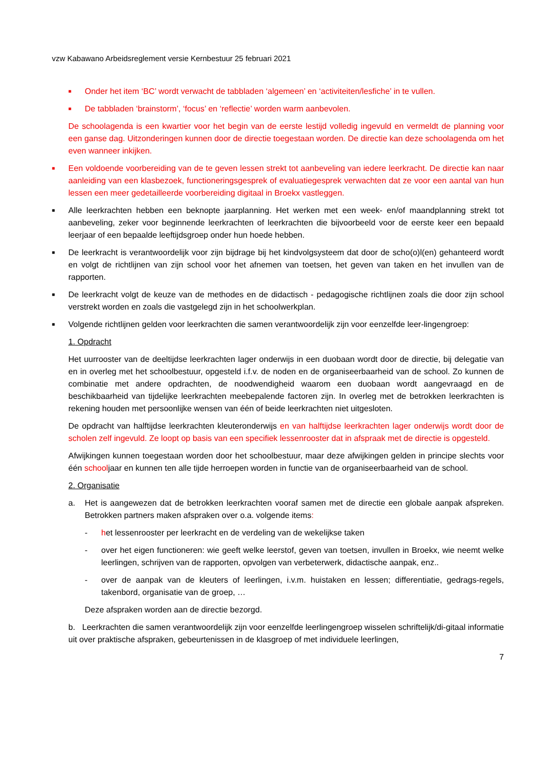vzw Kabawano Arbeidsreglement versie Kernbestuur 25 februari 2021
■ Onder het item ‘BC’ wordt verwacht de tabbladen ‘algemeen’ en ‘activiteiten/lesfiche’ in te vullen.
■ De tabbladen ‘brainstorm’, ‘focus’ en ‘reflectie’ worden warm aanbevolen.
De schoolagenda is een kwartier voor het begin van de eerste lestijd volledig ingevuld en vermeldt de planning voor een ganse dag. Uitzonderingen kunnen door de directie toegestaan worden. De directie kan deze schoolagenda om het even wanneer inkijken.
■ Een voldoende voorbereiding van de te geven lessen strekt tot aanbeveling van iedere leerkracht. De directie kan naar aanleiding van een klasbezoek, functioneringsgesprek of evaluatiegesprek verwachten dat ze voor een aantal van hun lessen een meer gedetailleerde voorbereiding digitaal in Broekx vastleggen.
■ Alle leerkrachten hebben een beknopte jaarplanning. Het werken met een week- en/of maandplanning strekt tot aanbeveling, zeker voor beginnende leerkrachten of leerkrachten die bijvoorbeeld voor de eerste keer een bepaald leerjaar of een bepaalde leeftijdsgroep onder hun hoede hebben.
■ De leerkracht is verantwoordelijk voor zijn bijdrage bij het kindvolgsysteem dat door de scho(o)l(en) gehanteerd wordt en volgt de richtlijnen van zijn school voor het afnemen van toetsen, het geven van taken en het invullen van de rapporten.
■ De leerkracht volgt de keuze van de methodes en de didactisch - pedagogische richtlijnen zoals die door zijn school verstrekt worden en zoals die vastgelegd zijn in het schoolwerkplan.
■ Volgende richtlijnen gelden voor leerkrachten die samen verantwoordelijk zijn voor eenzelfde leer-lingengroep:
1. Opdracht
Het uurrooster van de deeltijdse leerkrachten lager onderwijs in een duobaan wordt door de directie, bij delegatie van en in overleg met het schoolbestuur, opgesteld i.f.v. de noden en de organiseerbaarheid van de school. Zo kunnen de combinatie met andere opdrachten, de noodwendigheid waarom een duobaan wordt aangevraagd en de beschikbaarheid van tijdelijke leerkrachten meebepalende factoren zijn. In overleg met de betrokken leerkrachten is rekening houden met persoonlijke wensen van één of beide leerkrachten niet uitgesloten.
De opdracht van halftijdse leerkrachten kleuteronderwijs en van halftijdse leerkrachten lager onderwijs wordt door de scholen zelf ingevuld. Ze loopt op basis van een specifiek lessenrooster dat in afspraak met de directie is opgesteld.
Afwijkingen kunnen toegestaan worden door het schoolbestuur, maar deze afwijkingen gelden in principe slechts voor één schooljaar en kunnen ten alle tijde herroepen worden in functie van de organiseerbaarheid van de school.
2. Organisatie
a. Het is aangewezen dat de betrokken leerkrachten vooraf samen met de directie een globale aanpak afspreken. Betrokken partners maken afspraken over o.a. volgende items:
- het lessenrooster per leerkracht en de verdeling van de wekelijkse taken
- over het eigen functioneren: wie geeft welke leerstof, geven van toetsen, invullen in Broekx, wie neemt welke leerlingen, schrijven van de rapporten, opvolgen van verbeterwerk, didactische aanpak, enz..
- over de aanpak van de kleuters of leerlingen, i.v.m. huistaken en lessen; differentiatie, gedrags-regels, takenbord, organisatie van de groep, …
Deze afspraken worden aan de directie bezorgd.
b. Leerkrachten die samen verantwoordelijk zijn voor eenzelfde leerlingengroep wisselen schriftelijk/di-gitaal informatie uit over praktische afspraken, gebeurtenissen in de klasgroep of met individuele leerlingen,
7